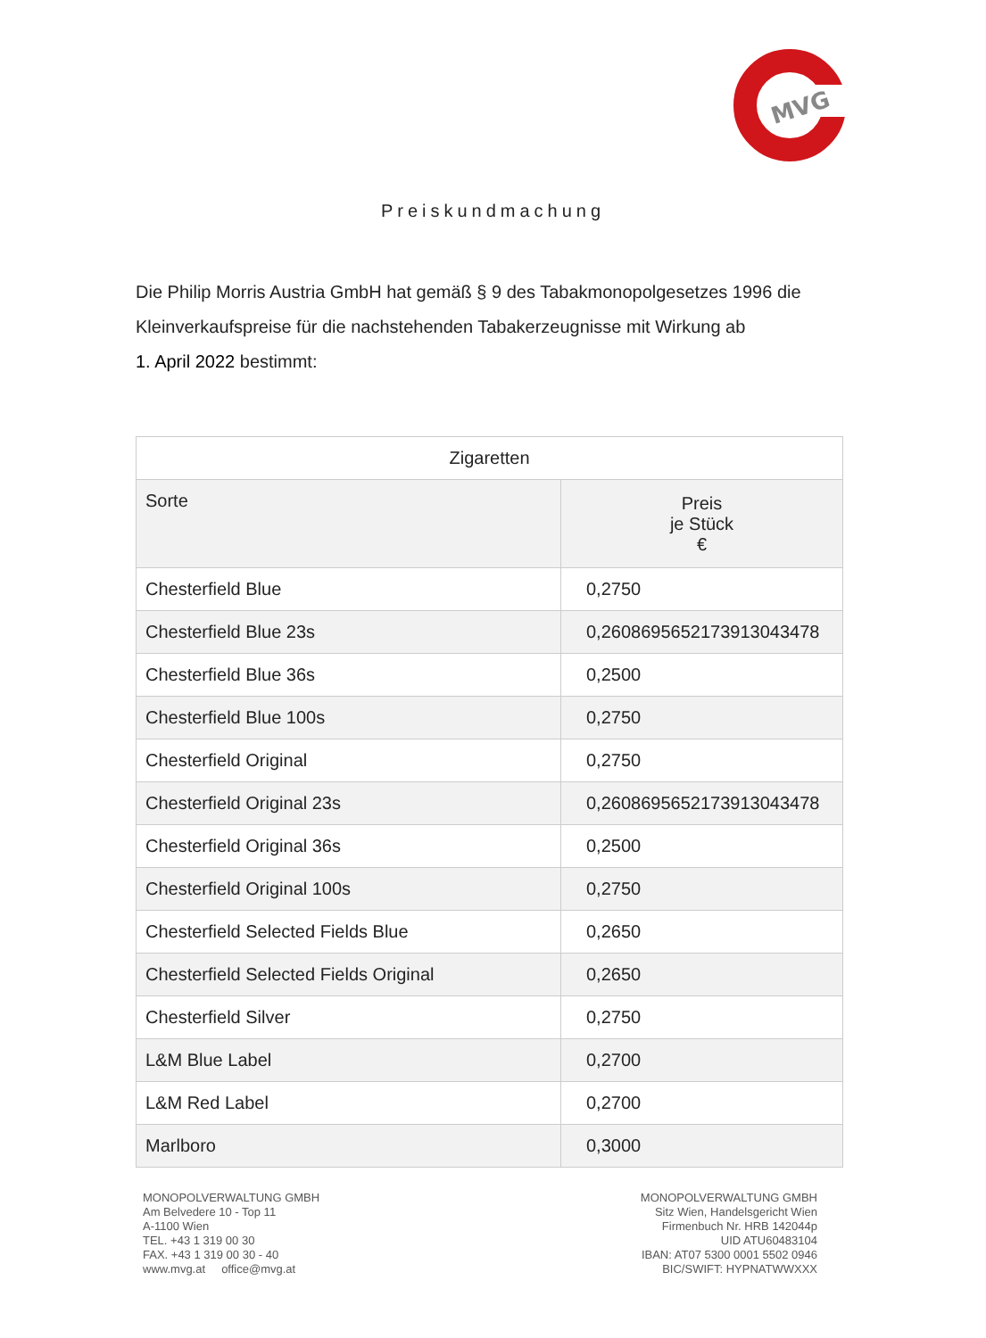MVG
Preiskundmachung
Die Philip Morris Austria GmbH hat gemäß § 9 des Tabakmonopolgesetzes 1996 die Kleinverkaufspreise für die nachstehenden Tabakerzeugnisse mit Wirkung ab
1. April 2022 bestimmt:
| Zigaretten | |
| --- | --- |
| Sorte | Preis je Stück € |
| Chesterfield Blue | 0,2750 |
| Chesterfield Blue 23s | 0,2608695652173913043478 |
| Chesterfield Blue 36s | 0,2500 |
| Chesterfield Blue 100s | 0,2750 |
| Chesterfield Original | 0,2750 |
| Chesterfield Original 23s | 0,2608695652173913043478 |
| Chesterfield Original 36s | 0,2500 |
| Chesterfield Original 100s | 0,2750 |
| Chesterfield Selected Fields Blue | 0,2650 |
| Chesterfield Selected Fields Original | 0,2650 |
| Chesterfield Silver | 0,2750 |
| L&M Blue Label | 0,2700 |
| L&M Red Label | 0,2700 |
| Marlboro | 0,3000 |
MONOPOLVERWALTUNG GMBH
Am Belvedere 10 - Top 11
A-1100 Wien
TEL. +43 1 319 00 30
FAX. +43 1 319 00 30 - 40
www.mvg.at office@mvg.at
MONOPOLVERWALTUNG GMBH
Sitz Wien, Handelsgericht Wien
Firmenbuch Nr. HRB 142044p
UID ATU60483104
IBAN: AT07 5300 0001 5502 0946
BIC/SWIFT: HYPNATWWXXX